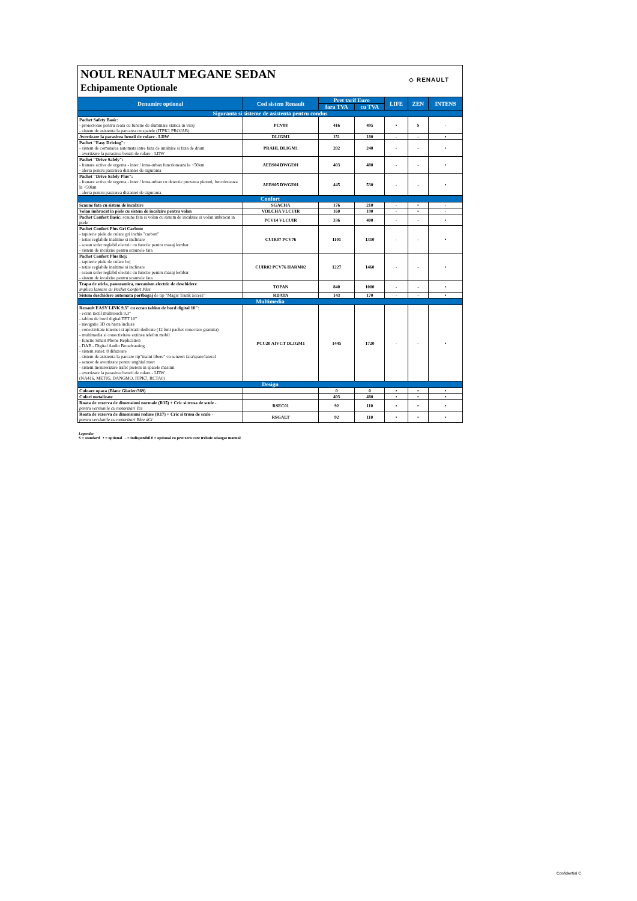NOUL RENAULT MEGANE SEDAN
Echipamente Optionale
◇ RENAULT
| Denumire optional | Cod sistem Renault | Pret tarif Euro | | LIFE | ZEN | INTENS |
| --- | --- | --- | --- | --- | --- | --- |
| | | fara TVA | cu TVA | | | |
| Siguranta si sisteme de asistenta pentru condus | | | | | | |
| Pachet Safety Basic: - proiectoare pentru ceata cu functie de iluminare statica in viraj - sistem de asistenta la parcarea cu spatele (ITPK1 PROJAB) | PCV88 | 416 | 495 | • | S | - |
| Avertizare la parasirea benzii de rulare - LDW | DLIGM1 | 151 | 180 | - | - | • |
| Pachet "Easy Driving": - sistem de comutarea automata intre faza de intalnire si faza de drum - avertizare la parasirea benzii de rulare - LDW | PRAHL DLIGM1 | 202 | 240 | - | - | • |
| Pachet "Drive Safely": - franare activa de urgenta - inter / intra-urban functioneaza la <50km - alerta pentru pastrarea distantei de siguranta | AEBS04 DWGE01 | 403 | 480 | - | - | • |
| Pachet "Drive Safely Plus": - franare activa de urgenta - inter / intra-urban cu detectie prezenta pietoni, functioneaza la <50km - alerta pentru pastrarea distantei de siguranta | AEBS05 DWGE01 | 445 | 530 | - | - | • |
| Confort | | | | | | |
| Scaune fata cu sistem de incalzire | SGACHA | 176 | 210 | - | • | - |
| Volan imbracat in piele cu sistem de incalzire pentru volan | VOLCHA VLCUIR | 160 | 190 | - | • | - |
| Pachet Confort Basic: scaune fata si volan cu sistem de incalzire si volan imbracat in piele | PCV14 VLCUIR | 336 | 400 | - | - | • |
| Pachet Confort Plus Gri Carbon: - tapiterie piele de culare gri inchis "carbon" - tetire reglabile inaltime si inclinare - scaun sofer reglabil electric cu functie pentru masaj lombar - sistem de incalzire pentru scaunele fata | CUIR07 PCV76 | 1101 | 1310 | - | - | • |
| Pachet Confort Plus Bej: - tapiterie piele de culare bej - tetire reglabile inaltime si inclinare - scaun sofer reglabil electric cu functie pentru masaj lombar - sistem de incalzire pentru scaunele fata | CUIR02 PCV76 HARM02 | 1227 | 1460 | - | - | • |
| Trapa de sticla, panoramica, mecanism electric de deschidere implica lansare cu Pachet Confort Plus | TOPAN | 840 | 1000 | - | - | • |
| Sistem deschidere automata portbagaj de tip "Magic Trunk access" | RDATA | 143 | 170 | - | - | • |
| Multimedia | | | | | | |
| Renault EASY LINK 9,3" cu ecran tablou de bord digital 10": - ecran tactil multitouch 9,3" - tablou de bord digital TFT 10" - navigatie 3D cu harta inclusa - conectivitate internet si aplicatii dedicate (12 luni pachet conectare gratuita) - multimedia si conectivitate extinsa telefon mobil - functie Smart Phone Replication - DAB - Digital Audio Broadcasting - sistem sunet: 8 difuzoare - sistem de asistenta la parcare tip"maini libere" cu senzori fata/spate/lateral - senzor de avertizare pentru unghiul mort - sistem monitorizare trafic pietoni in spatele masinii - avertizare la parasirea benzii de rulare - LDW (NA416, MET05, DANGMO, ITPK7, RCTA0) | PCU20 AIVCT DLIGM1 | 1445 | 1720 | - | - | • |
| Design | | | | | | |
| Culoare opaca (Blanc Glacier/369) | | 0 | 0 | • | • | • |
| Culori metalizate | | 403 | 480 | • | • | • |
| Roata de rezerva de dimensiuni normale (R15) + Cric si trusa de scule - pentru versiunile cu motorizari Tce | RSEC01 | 92 | 110 | • | • | • |
| Roata de rezerva de dimensiuni reduse (R17) + Cric si trusa de scule - pentru versiunile cu motorizari Blue dCi | RSGALT | 92 | 110 | • | • | • |
Legenda:
S = standard • = optional - = indisponibil 0 = optional cu pret zero care trebuie adaugat manual
Confidential C